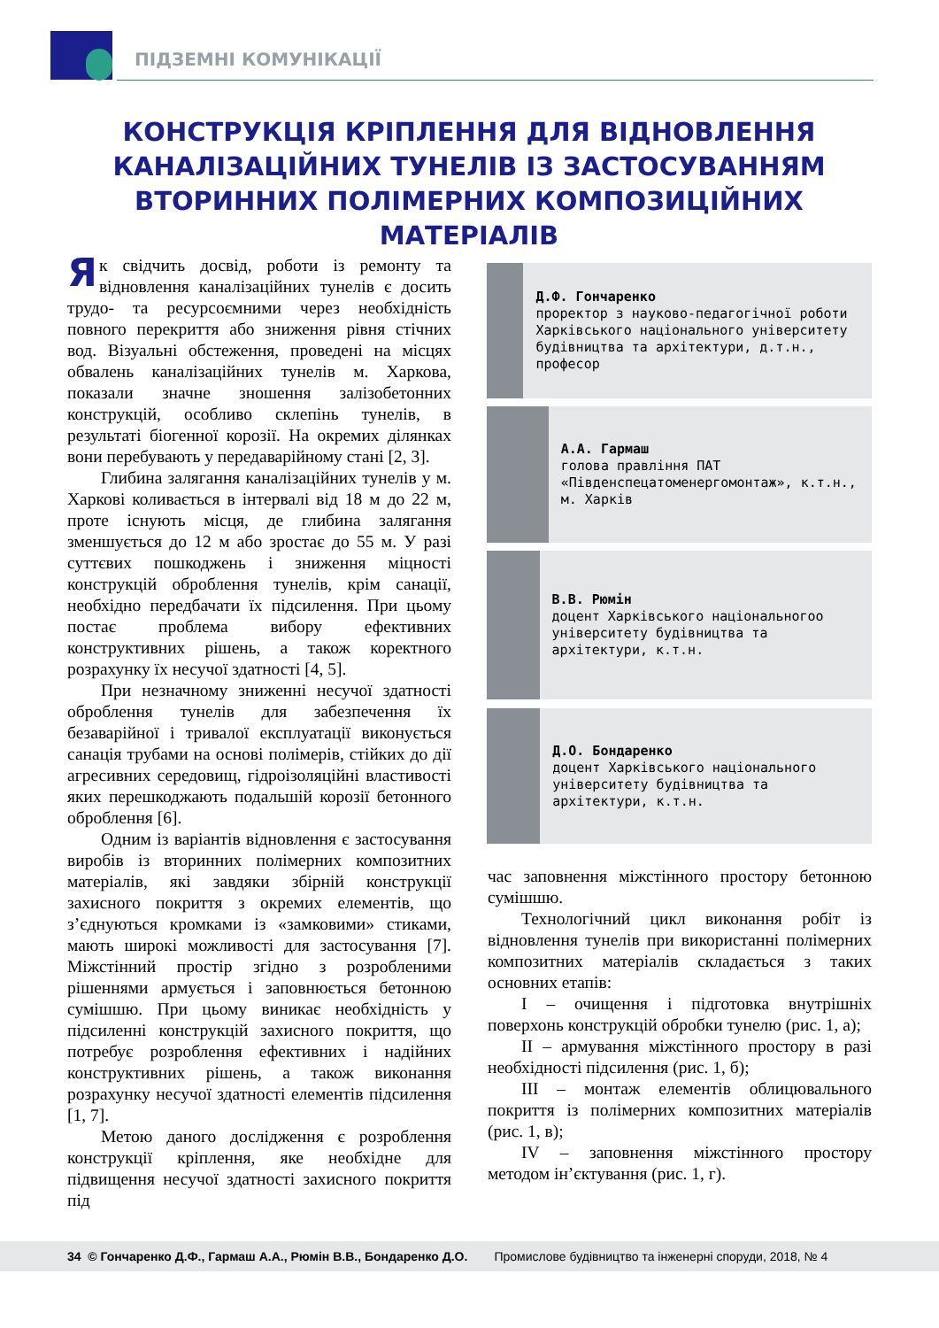ПІДЗЕМНІ КОМУНІКАЦІЇ
КОНСТРУКЦІЯ КРІПЛЕННЯ ДЛЯ ВІДНОВЛЕННЯ КАНАЛІЗАЦІЙНИХ ТУНЕЛІВ ІЗ ЗАСТОСУВАННЯМ ВТОРИННИХ ПОЛІМЕРНИХ КОМПОЗИЦІЙНИХ МАТЕРІАЛІВ
Як свідчить досвід, роботи із ремонту та відновлення каналізаційних тунелів є досить трудо- та ресурсоємними через необхідність повного перекриття або зниження рівня стічних вод. Візуальні обстеження, проведені на місцях обвалень каналізаційних тунелів м. Харкова, показали значне зношення залізобетонних конструкцій, особливо склепінь тунелів, в результаті біогенної корозії. На окремих ділянках вони перебувають у передаварійному стані [2, 3].
Глибина залягання каналізаційних тунелів у м. Харкові коливається в інтервалі від 18 м до 22 м, проте існують місця, де глибина залягання зменшується до 12 м або зростає до 55 м. У разі суттєвих пошкоджень і зниження міцності конструкцій оброблення тунелів, крім санації, необхідно передбачати їх підсилення. При цьому постає проблема вибору ефективних конструктивних рішень, а також коректного розрахунку їх несучої здатності [4, 5].
При незначному зниженні несучої здатності оброблення тунелів для забезпечення їх безаварійної і тривалої експлуатації виконується санація трубами на основі полімерів, стійких до дії агресивних середовищ, гідроізоляційні властивості яких перешкоджають подальшій корозії бетонного оброблення [6].
Одним із варіантів відновлення є застосування виробів із вторинних полімерних композитних матеріалів, які завдяки збірній конструкції захисного покриття з окремих елементів, що з’єднуються кромками із «замковими» стиками, мають широкі можливості для застосування [7]. Міжстінний простір згідно з розробленими рішеннями армується і заповнюється бетонною сумішшю. При цьому виникає необхідність у підсиленні конструкцій захисного покриття, що потребує розроблення ефективних і надійних конструктивних рішень, а також виконання розрахунку несучої здатності елементів підсилення [1, 7].
Метою даного дослідження є розроблення конструкції кріплення, яке необхідне для підвищення несучої здатності захисного покриття під
Д.Ф. Гончаренко
проректор з науково-педагогічної роботи Харківського національного університету будівництва та архітектури, д.т.н., професор
А.А. Гармаш
голова правління ПАТ «Південспецатоменергомонтаж», к.т.н., м. Харків
В.В. Рюмін
доцент Харківського національногоо університету будівництва та архітектури, к.т.н.
Д.О. Бондаренко
доцент Харківського національного університету будівництва та архітектури, к.т.н.
час заповнення міжстінного простору бетонною сумішшю.
Технологічний цикл виконання робіт із відновлення тунелів при використанні полімерних композитних матеріалів складається з таких основних етапів:
I – очищення і підготовка внутрішніх поверхонь конструкцій обробки тунелю (рис. 1, а);
II – армування міжстінного простору в разі необхідності підсилення (рис. 1, б);
III – монтаж елементів облицювального покриття із полімерних композитних матеріалів (рис. 1, в);
IV – заповнення міжстінного простору методом ін’єктування (рис. 1, г).
34 © Гончаренко Д.Ф., Гармаш А.А., Рюмін В.В., Бондаренко Д.О. Промислове будівництво та інженерні споруди, 2018, № 4